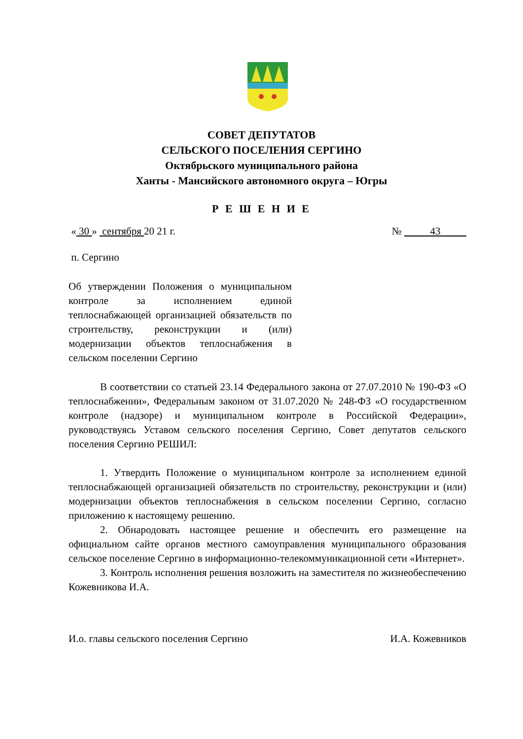СОВЕТ ДЕПУТАТОВ
СЕЛЬСКОГО ПОСЕЛЕНИЯ СЕРГИНО
Октябрьского муниципального района
Ханты - Мансийского автономного округа – Югры
Р Е Ш Е Н И Е
« 30 » сентября 20 21 г. № 43
п. Сергино
Об утверждении Положения о муниципальном контроле за исполнением единой теплоснабжающей организацией обязательств по строительству, реконструкции и (или) модернизации объектов теплоснабжения в сельском поселении Сергино
В соответствии со статьей 23.14 Федерального закона от 27.07.2010 № 190-ФЗ «О теплоснабжении», Федеральным законом от 31.07.2020 № 248-ФЗ «О государственном контроле (надзоре) и муниципальном контроле в Российской Федерации», руководствуясь Уставом сельского поселения Сергино, Совет депутатов сельского поселения Сергино РЕШИЛ:
1. Утвердить Положение о муниципальном контроле за исполнением единой теплоснабжающей организацией обязательств по строительству, реконструкции и (или) модернизации объектов теплоснабжения в сельском поселении Сергино, согласно приложению к настоящему решению.
2. Обнародовать настоящее решение и обеспечить его размещение на официальном сайте органов местного самоуправления муниципального образования сельское поселение Сергино в информационно-телекоммуникационной сети «Интернет».
3. Контроль исполнения решения возложить на заместителя по жизнеобеспечению Кожевникова И.А.
И.о. главы сельского поселения Сергино И.А. Кожевников